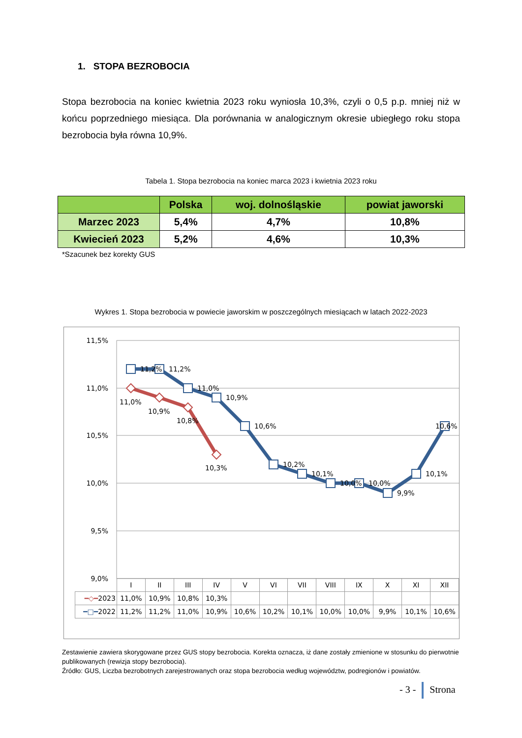1. STOPA BEZROBOCIA
Stopa bezrobocia na koniec kwietnia 2023 roku wyniosła 10,3%, czyli o 0,5 p.p. mniej niż w końcu poprzedniego miesiąca. Dla porównania w analogicznym okresie ubiegłego roku stopa bezrobocia była równa 10,9%.
Tabela 1. Stopa bezrobocia na koniec marca 2023 i kwietnia 2023 roku
| | Polska | woj. dolnośląskie | powiat jaworski |
| --- | --- | --- | --- |
| Marzec 2023 | 5,4% | 4,7% | 10,8% |
| Kwiecień 2023 | 5,2% | 4,6% | 10,3% |
*Szacunek bez korekty GUS
Wykres 1. Stopa bezrobocia w powiecie jaworskim w poszczególnych miesiącach w latach 2022-2023
11,5%
11,0%
10,5%
10,0%
9,5%
9,0%
11,2%
11,2%
11,0%
10,9%
10,6%
10,2%
10,1%
10,0%
10,0%
9,9%
10,1%
10,6%
11,0%
10,9%
10,8%
10,3%
| | I | II | III | IV | V | VI | VII | VIII | IX | X | XI | XII |
| ━◇━ 2023 | 11,0% | 10,9% | 10,8% | 10,3% | | | | | | | | |
| ━□━ 2022 | 11,2% | 11,2% | 11,0% | 10,9% | 10,6% | 10,2% | 10,1% | 10,0% | 10,0% | 9,9% | 10,1% | 10,6% |
Zestawienie zawiera skorygowane przez GUS stopy bezrobocia. Korekta oznacza, iż dane zostały zmienione w stosunku do pierwotnie publikowanych (rewizja stopy bezrobocia).
Źródło: GUS, Liczba bezrobotnych zarejestrowanych oraz stopa bezrobocia według województw, podregionów i powiatów.
- 3 - Strona